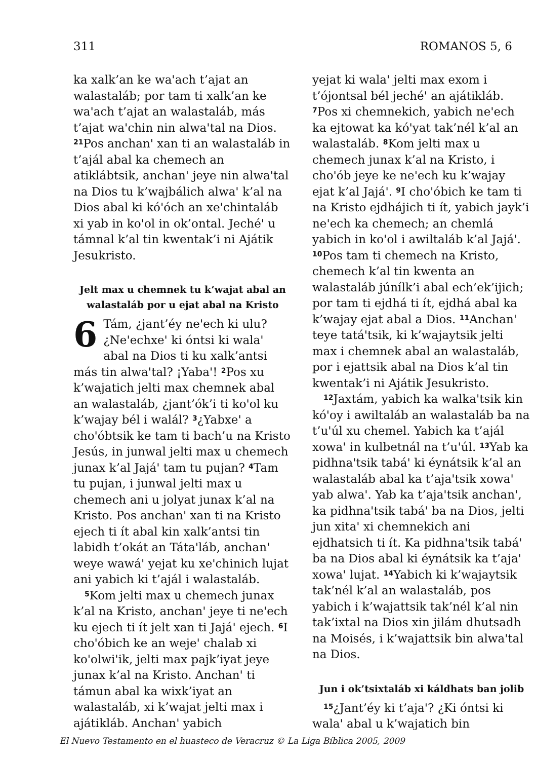311 ROMANOS 5, 6
ka xalk’an ke wa'ach t’ajat an walastaláb; por tam ti xalk’an ke wa'ach t’ajat an walastaláb, más t’ajat wa'chin nin alwa'tal na Dios. <sup>21</sup>Pos anchan' xan ti an walastaláb in t’ajál abal ka chemech an atiklábtsik, anchan' jeye nin alwa'tal na Dios tu k’wajbálich alwa' k’al na Dios abal ki kó'óch an xe'chintaláb xi yab in ko'ol in ok’ontal. Jeché' u támnal k’al tin kwentak’i ni Ajátik Jesukristo.
Jelt max u chemnek tu k’wajat abal an walastaláb por u ejat abal na Kristo
6 Tám, ¿jant’éy ne'ech ki ulu? ¿Ne'echxe' ki óntsi ki wala' abal na Dios ti ku xalk’antsi más tin alwa'tal? ¡Yaba'! <sup>2</sup>Pos xu k’wajatich jelti max chemnek abal an walastaláb, ¿jant’ók’i ti ko'ol ku k’wajay bél i walál? <sup>3</sup>¿Yabxe' a cho'óbtsik ke tam ti bach’u na Kristo Jesús, in junwal jelti max u chemech junax k’al Jajá' tam tu pujan? <sup>4</sup>Tam tu pujan, i junwal jelti max u chemech ani u jolyat junax k’al na Kristo. Pos anchan' xan ti na Kristo ejech ti ít abal kin xalk’antsi tin labidh t’okát an Táta'láb, anchan' weye wawá' yejat ku xe'chinich lujat ani yabich ki t’ajál i walastaláb.
<sup>5</sup> Kom jelti max u chemech junax k’al na Kristo, anchan' jeye ti ne'ech ku ejech ti ít jelt xan ti Jajá' ejech. <sup>6</sup>I cho'óbich ke an weje' chalab xi ko'olwi'ik, jelti max pajk’iyat jeye junax k’al na Kristo. Anchan' ti támun abal ka wixk’iyat an walastaláb, xi k’wajat jelti max i ajátikláb. Anchan' yabich
yejat ki wala' jelti max exom i t’ójontsal bél jeché' an ajátikláb. <sup>7</sup>Pos xi chemnekich, yabich ne'ech ka ejtowat ka kó'yat tak’nél k’al an walastaláb. <sup>8</sup>Kom jelti max u chemech junax k’al na Kristo, i cho'ób jeye ke ne'ech ku k’wajay ejat k’al Jajá'. <sup>9</sup>I cho'óbich ke tam ti na Kristo ejdhájich ti ít, yabich jayk’i ne'ech ka chemech; an chemlá yabich in ko'ol i awiltaláb k’al Jajá'. <sup>10</sup>Pos tam ti chemech na Kristo, chemech k’al tin kwenta an walastaláb júnílk’i abal ech’ek’ijich; por tam ti ejdhá ti ít, ejdhá abal ka k’wajay ejat abal a Dios. <sup>11</sup>Anchan' teye tatá'tsik, ki k’wajaytsik jelti max i chemnek abal an walastaláb, por i ejattsik abal na Dios k’al tin kwentak’i ni Ajátik Jesukristo.
<sup>12</sup> Jaxtám, yabich ka walka'tsik kin kó'oy i awiltaláb an walastaláb ba na t’u'úl xu chemel. Yabich ka t’ajál xowa' in kulbetnál na t’u'úl. <sup>13</sup>Yab ka pidhna'tsik tabá' ki éynátsik k’al an walastaláb abal ka t’aja'tsik xowa' yab alwa'. Yab ka t’aja'tsik anchan', ka pidhna'tsik tabá' ba na Dios, jelti jun xita' xi chemnekich ani ejdhatsich ti ít. Ka pidhna'tsik tabá' ba na Dios abal ki éynátsik ka t’aja' xowa' lujat. <sup>14</sup>Yabich ki k’wajaytsik tak’nél k’al an walastaláb, pos yabich i k’wajattsik tak’nél k’al nin tak’ixtal na Dios xin jilám dhutsadh na Moisés, i k’wajattsik bin alwa'tal na Dios.
Jun i ok’tsixtaláb xi káldhats ban jolib
<sup>15</sup>¿Jant’éy ki t’aja'? ¿Ki óntsi ki wala' abal u k’wajatich bin
El Nuevo Testamento en el huasteco de Veracruz © La Liga Bíblica 2005, 2009